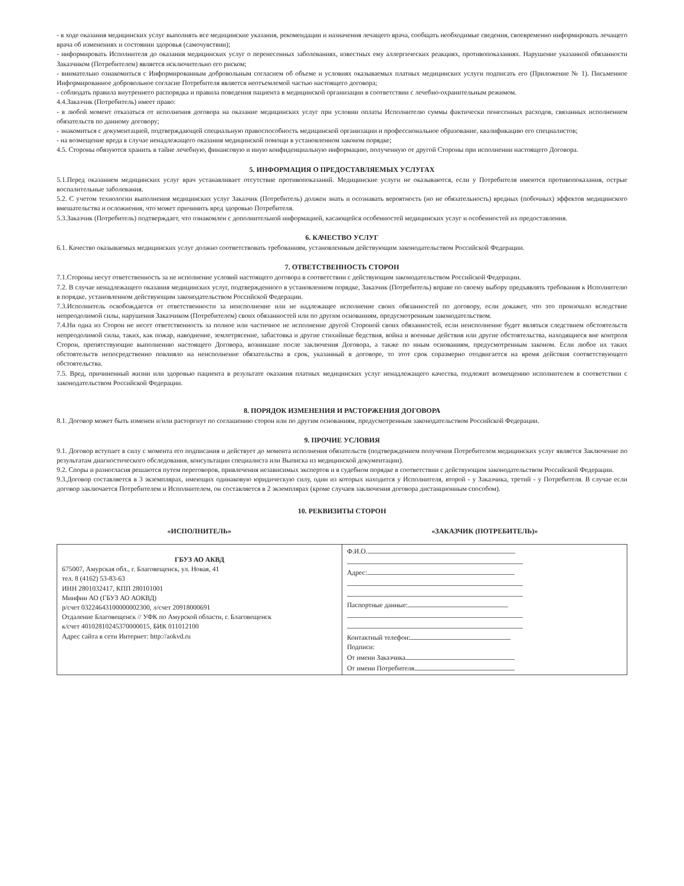- в ходе оказания медицинских услуг выполнять все медицинские указания, рекомендации и назначения лечащего врача, сообщать необходимые сведения, своевременно информировать лечащего врача об изменениях и состоянии здоровья (самочувствии);
- информировать Исполнителя до оказания медицинских услуг о перенесенных заболеваниях, известных ему аллергических реакциях, противопоказаниях. Нарушение указанной обязанности Заказчиком (Потребителем) является исключительно его риском;
- внимательно ознакомиться с Информированным добровольным согласием об объеме и условиях оказываемых платных медицинских услуги подписать его (Приложение № 1). Письменное Информированное добровольное согласие Потребителя является неотъемлемой частью настоящего договора;
- соблюдать правила внутреннего распорядка и правила поведения пациента в медицинской организации в соответствии с лечебно-охранительным режимом.
4.4.Заказчик (Потребитель) имеет право:
- в любой момент отказаться от исполнения договора на оказание медицинских услуг при условии оплаты Исполнителю суммы фактически понесенных расходов, связанных исполнением обязательств по данному договору;
- знакомиться с документацией, подтверждающей специальную правоспособность медицинской организации и профессиональное образование, квалификацию его специалистов;
- на возмещение вреда в случае ненадлежащего оказания медицинской помощи в установленном законом порядке;
4.5. Стороны обязуются хранить в тайне лечебную, финансовую и иную конфиденциальную информацию, полученную от другой Стороны при исполнении настоящего Договора.
5. ИНФОРМАЦИЯ О ПРЕДОСТАВЛЯЕМЫХ УСЛУГАХ
5.1.Перед оказанием медицинских услуг врач устанавливает отсутствие противопоказаний. Медицинские услуги не оказываются, если у Потребителя имеются противопоказания, острые воспалительные заболевания.
5.2. С учетом технологии выполнения медицинских услуг Заказчик (Потребитель) должен знать и осознавать вероятность (но не обязательность) вредных (побочных) эффектов медицинского вмешательства и осложнения, что может причинить вред здоровью Потребителя.
5.3.Заказчик (Потребитель) подтверждает, что ознакомлен с дополнительной информацией, касающейся особенностей медицинских услуг и особенностей их предоставления.
6. КАЧЕСТВО УСЛУГ
6.1. Качество оказываемых медицинских услуг должно соответствовать требованиям, установленным действующим законодательством Российской Федерации.
7. ОТВЕТСТВЕННОСТЬ СТОРОН
7.1.Стороны несут ответственность за не исполнение условий настоящего договора в соответствии с действующим законодательством Российской Федерации.
7.2. В случае ненадлежащего оказания медицинских услуг, подтвержденного в установленном порядке, Заказчик (Потребитель) вправе по своему выбору предъявлять требования к Исполнителю в порядке, установленном действующим законодательством Российской Федерации.
7.3.Исполнитель освобождается от ответственности за неисполнение или не надлежащее исполнение своих обязанностей по договору, если докажет, что это произошло вследствие непреодолимой силы, нарушения Заказчиком (Потребителем) своих обязанностей или по другим основаниям, предусмотренным законодательством.
7.4.Ни одна из Сторон не несет ответственность за полное или частичное не исполнение другой Стороной своих обязанностей, если неисполнение будет являться следствием обстоятельств непреодолимой силы, таких, как пожар, наводнение, землетрясение, забастовка и другие стихийные бедствия, война и военные действия или другие обстоятельства, находящиеся вне контроля Сторон, препятствующие выполнению настоящего Договора, возникшие после заключения Договора, а также по иным основаниям, предусмотренным законом. Если любое их таких обстоятельств непосредственно повлияло на неисполнение обязательства в срок, указанный в договоре, то этот срок соразмерно отодвигается на время действия соответствующего обстоятельства.
7.5. Вред, причиненный жизни или здоровью пациента в результате оказания платных медицинских услуг ненадлежащего качества, подлежит возмещению исполнителем в соответствии с законодательством Российской Федерации.
8. ПОРЯДОК ИЗМЕНЕНИЯ И РАСТОРЖЕНИЯ ДОГОВОРА
8.1. Договор может быть изменен и/или расторгнут по соглашению сторон или по другим основаниям, предусмотренным законодательством Российской Федерации.
9. ПРОЧИЕ УСЛОВИЯ
9.1. Договор вступает в силу с момента его подписания и действует до момента исполнения обязательств (подтверждением получения Потребителем медицинских услуг является Заключение по результатам диагностического обследования, консультации специалиста или Выписка из медицинской документации).
9.2. Споры и разногласия решаются путем переговоров, привлечения независимых экспертов и в судебном порядке в соответствии с действующим законодательством Российской Федерации.
9.3.Договор составляется в 3 экземплярах, имеющих одинаковую юридическую силу, один из которых находится у Исполнителя, второй - у Заказчика, третий - у Потребителя. В случае если договор заключается Потребителем и Исполнителем, он составляется в 2 экземплярах (кроме случаев заключения договора дистанционным способом).
10. РЕКВИЗИТЫ СТОРОН
«ИСПОЛНИТЕЛЬ» «ЗАКАЗЧИК (ПОТРЕБИТЕЛЬ)»
| ГБУЗ АО АКВД 675007, Амурская обл., г. Благовещенск, ул. Новая, 41 тел. 8 (4162) 53-83-63 ИНН 2801032417, КПП 280101001 Минфин АО (ГБУЗ АО АОКВД) р/счет 03224643100000002300, л/счет 20918000691 Отдаление Благовещенск // УФК по Амурской области, г. Благовещенск к/счет 40102810245370000015, БИК 011012100 Адрес сайта в сети Интернет: http://aokvd.ru | Ф.И.О. Адрес: Паспортные данные: Контактный телефон: Подписи: От имени Заказчика От имени Потребителя |